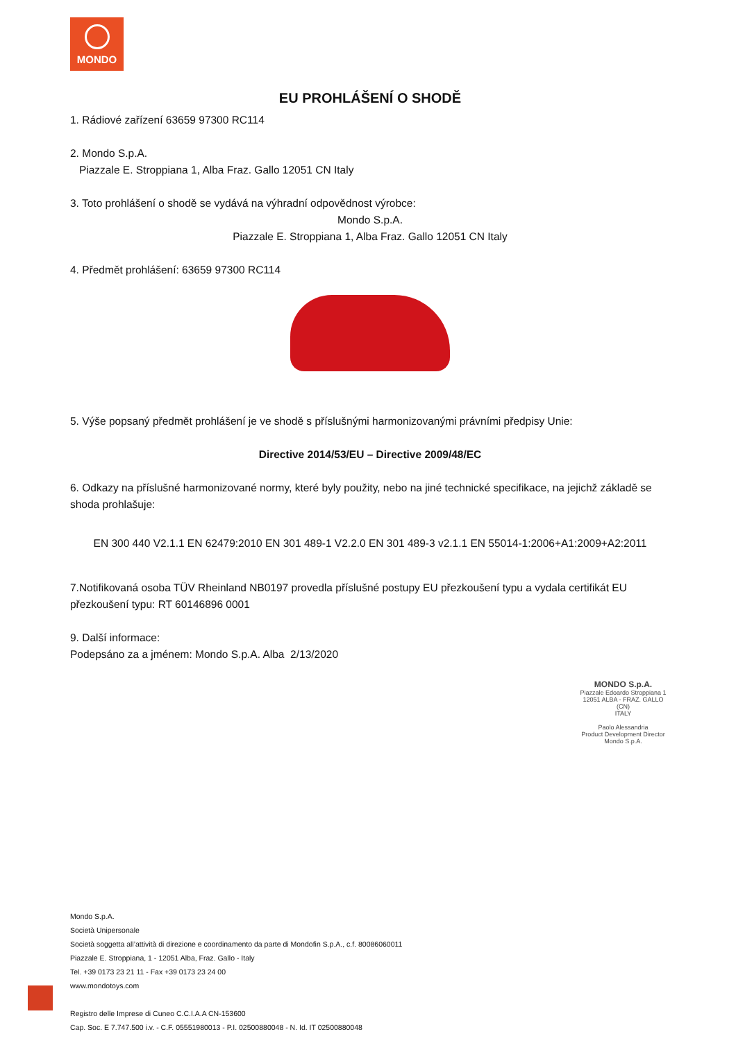MONDO
EU PROHLÁŠENÍ O SHODĚ
1. Rádiové zařízení 63659 97300 RC114
2. Mondo S.p.A.
Piazzale E. Stroppiana 1, Alba Fraz. Gallo 12051 CN Italy
3. Toto prohlášení o shodě se vydává na výhradní odpovědnost výrobce:
Mondo S.p.A.
Piazzale E. Stroppiana 1, Alba Fraz. Gallo 12051 CN Italy
4. Předmět prohlášení: 63659 97300 RC114
5. Výše popsaný předmět prohlášení je ve shodě s příslušnými harmonizovanými právními předpisy Unie:
Directive 2014/53/EU – Directive 2009/48/EC
6. Odkazy na příslušné harmonizované normy, které byly použity, nebo na jiné technické specifikace, na jejichž základě se shoda prohlašuje:
EN 300 440 V2.1.1 EN 62479:2010 EN 301 489-1 V2.2.0 EN 301 489-3 v2.1.1 EN 55014-1:2006+A1:2009+A2:2011
7.Notifikovaná osoba TÜV Rheinland NB0197 provedla příslušné postupy EU přezkoušení typu a vydala certifikát EU přezkoušení typu: RT 60146896 0001
9. Další informace:
Podepsáno za a jménem: Mondo S.p.A. Alba 2/13/2020
MONDO S.p.A.
Piazzale Edoardo Stroppiana 1
12051 ALBA - FRAZ. GALLO (CN)
ITALY
Paolo Alessandria
Product Development Director
Mondo S.p.A.
Mondo S.p.A.
Società Unipersonale
Società soggetta all’attività di direzione e coordinamento da parte di Mondofin S.p.A., c.f. 80086060011
Piazzale E. Stroppiana, 1 - 12051 Alba, Fraz. Gallo - Italy
Tel. +39 0173 23 21 11 - Fax +39 0173 23 24 00
www.mondotoys.com
Registro delle Imprese di Cuneo C.C.I.A.A CN-153600
Cap. Soc. E 7.747.500 i.v. - C.F. 05551980013 - P.I. 02500880048 - N. Id. IT 02500880048